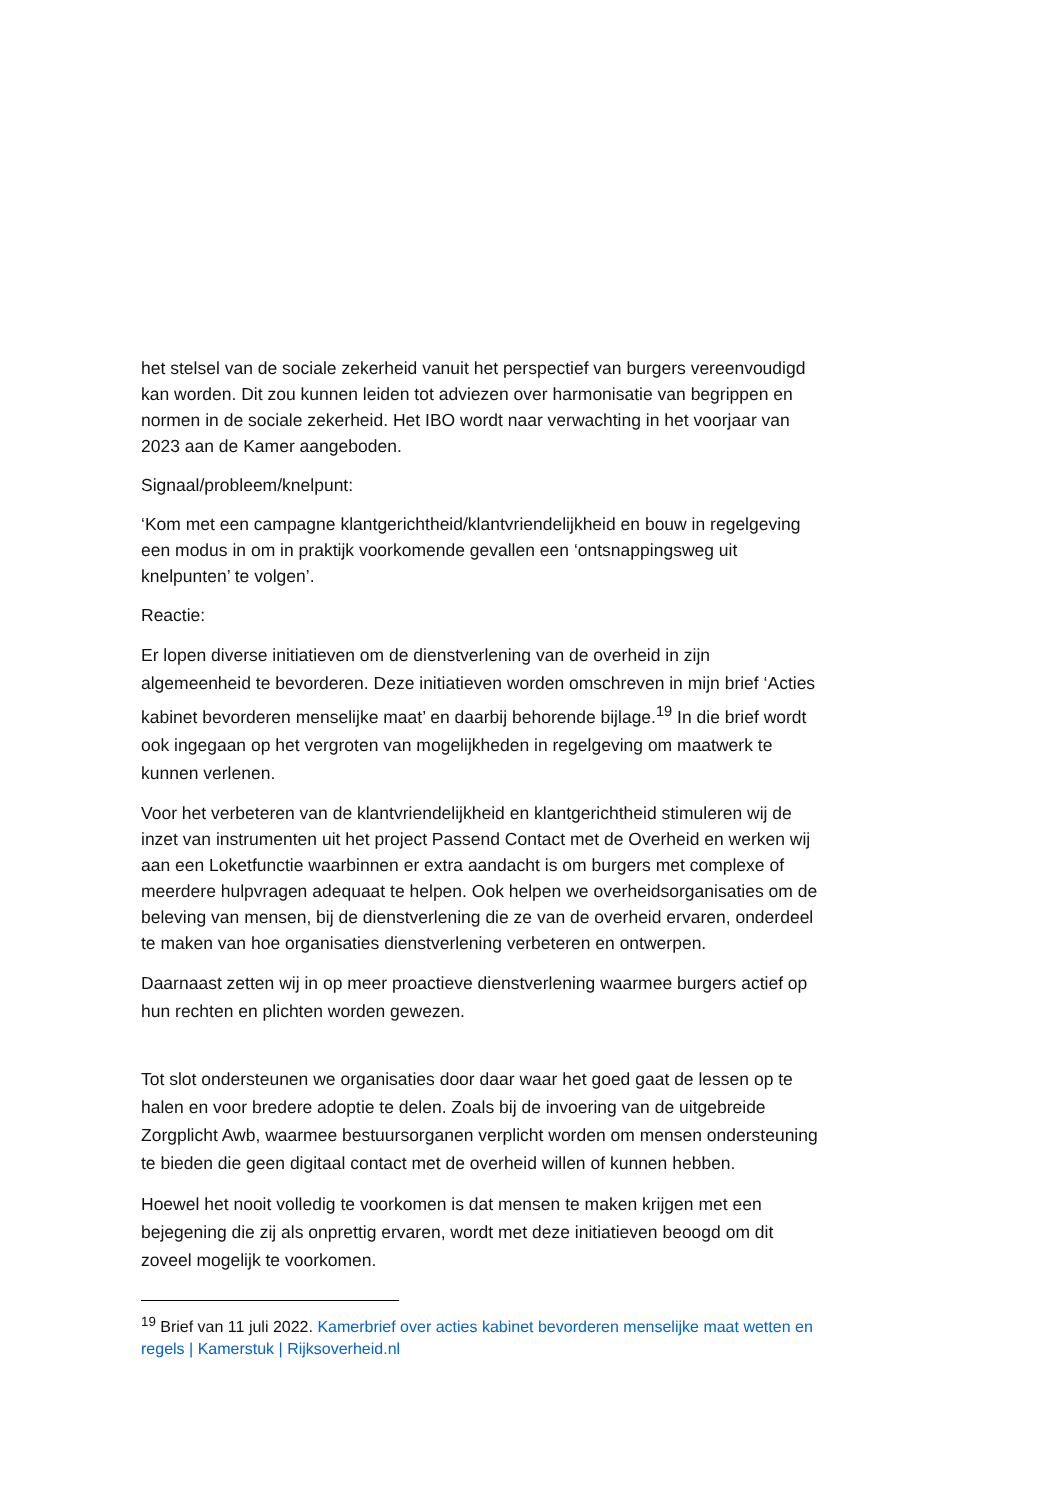het stelsel van de sociale zekerheid vanuit het perspectief van burgers vereenvoudigd kan worden. Dit zou kunnen leiden tot adviezen over harmonisatie van begrippen en normen in de sociale zekerheid. Het IBO wordt naar verwachting in het voorjaar van 2023 aan de Kamer aangeboden.
Signaal/probleem/knelpunt:
‘Kom met een campagne klantgerichtheid/klantvriendelijkheid en bouw in regelgeving een modus in om in praktijk voorkomende gevallen een ‘ontsnappingsweg uit knelpunten’ te volgen’.
Reactie:
Er lopen diverse initiatieven om de dienstverlening van de overheid in zijn algemeenheid te bevorderen. Deze initiatieven worden omschreven in mijn brief ‘Acties kabinet bevorderen menselijke maat’ en daarbij behorende bijlage.<sup>19</sup> In die brief wordt ook ingegaan op het vergroten van mogelijkheden in regelgeving om maatwerk te kunnen verlenen.
Voor het verbeteren van de klantvriendelijkheid en klantgerichtheid stimuleren wij de inzet van instrumenten uit het project Passend Contact met de Overheid en werken wij aan een Loketfunctie waarbinnen er extra aandacht is om burgers met complexe of meerdere hulpvragen adequaat te helpen. Ook helpen we overheidsorganisaties om de beleving van mensen, bij de dienstverlening die ze van de overheid ervaren, onderdeel te maken van hoe organisaties dienstverlening verbeteren en ontwerpen.
Daarnaast zetten wij in op meer proactieve dienstverlening waarmee burgers actief op hun rechten en plichten worden gewezen.
Tot slot ondersteunen we organisaties door daar waar het goed gaat de lessen op te halen en voor bredere adoptie te delen. Zoals bij de invoering van de uitgebreide Zorgplicht Awb, waarmee bestuursorganen verplicht worden om mensen ondersteuning te bieden die geen digitaal contact met de overheid willen of kunnen hebben.
Hoewel het nooit volledig te voorkomen is dat mensen te maken krijgen met een bejegening die zij als onprettig ervaren, wordt met deze initiatieven beoogd om dit zoveel mogelijk te voorkomen.
<sup>19</sup> Brief van 11 juli 2022. Kamerbrief over acties kabinet bevorderen menselijke maat wetten en regels | Kamerstuk | Rijksoverheid.nl